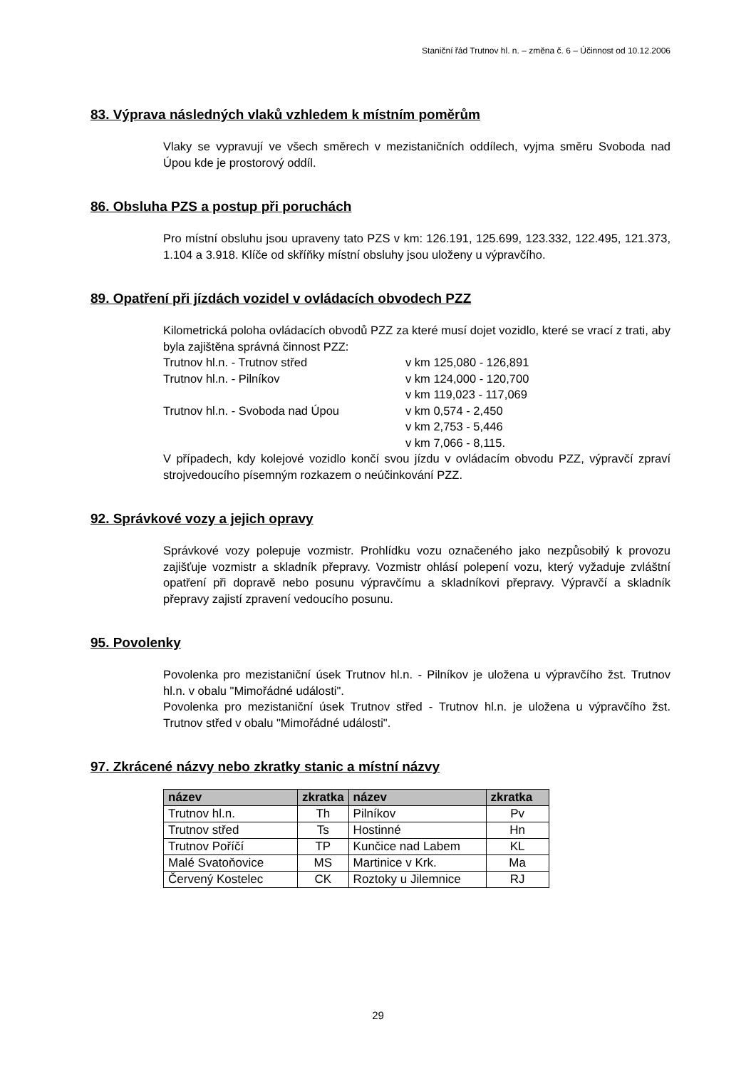Staniční řád Trutnov hl. n. – změna č. 6 – Účinnost od 10.12.2006
83. Výprava následných vlaků vzhledem k místním poměrům
Vlaky se vypravují ve všech směrech v mezistaničních oddílech, vyjma směru Svoboda nad Úpou kde je prostorový oddíl.
86. Obsluha PZS a postup při poruchách
Pro místní obsluhu jsou upraveny tato PZS v km: 126.191, 125.699, 123.332, 122.495, 121.373, 1.104 a 3.918. Klíče od skříňky místní obsluhy jsou uloženy u výpravčího.
89. Opatření při jízdách vozidel v ovládacích obvodech PZZ
Kilometrická poloha ovládacích obvodů PZZ za které musí dojet vozidlo, které se vrací z trati, aby byla zajištěna správná činnost PZZ:
Trutnov hl.n. - Trutnov střed v km 125,080 - 126,891 Trutnov hl.n. - Pilníkov v km 124,000 - 120,700 v km 119,023 - 117,069 Trutnov hl.n. - Svoboda nad Úpou v km 0,574 - 2,450 v km 2,753 - 5,446 v km 7,066 - 8,115.
V případech, kdy kolejové vozidlo končí svou jízdu v ovládacím obvodu PZZ, výpravčí zpraví strojvedoucího písemným rozkazem o neúčinkování PZZ.
92. Správkové vozy a jejich opravy
Správkové vozy polepuje vozmistr. Prohlídku vozu označeného jako nezpůsobilý k provozu zajišťuje vozmistr a skladník přepravy. Vozmistr ohlásí polepení vozu, který vyžaduje zvláštní opatření při dopravě nebo posunu výpravčímu a skladníkovi přepravy. Výpravčí a skladník přepravy zajistí zpravení vedoucího posunu.
95. Povolenky
Povolenka pro mezistaniční úsek Trutnov hl.n. - Pilníkov je uložena u výpravčího žst. Trutnov hl.n. v obalu "Mimořádné události".
Povolenka pro mezistaniční úsek Trutnov střed - Trutnov hl.n. je uložena u výpravčího žst. Trutnov střed v obalu "Mimořádné události".
97. Zkrácené názvy nebo zkratky stanic a místní názvy
| název | zkratka | název | zkratka |
| --- | --- | --- | --- |
| Trutnov hl.n. | Th | Pilníkov | Pv |
| Trutnov střed | Ts | Hostinné | Hn |
| Trutnov Poříčí | TP | Kunčice nad Labem | KL |
| Malé Svatoňovice | MS | Martinice v Krk. | Ma |
| Červený Kostelec | CK | Roztoky u Jilemnice | RJ |
29